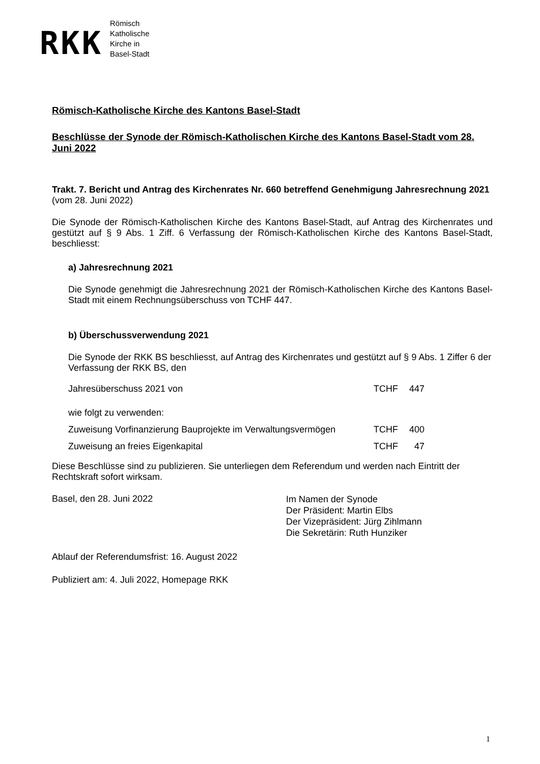RKK
Römisch
Katholische
Kirche in
Basel-Stadt
Römisch-Katholische Kirche des Kantons Basel-Stadt
Beschlüsse der Synode der Römisch-Katholischen Kirche des Kantons Basel-Stadt vom 28. Juni 2022
Trakt. 7. Bericht und Antrag des Kirchenrates Nr. 660 betreffend Genehmigung Jahresrechnung 2021
(vom 28. Juni 2022)
Die Synode der Römisch-Katholischen Kirche des Kantons Basel-Stadt, auf Antrag des Kirchenrates und gestützt auf § 9 Abs. 1 Ziff. 6 Verfassung der Römisch-Katholischen Kirche des Kantons Basel-Stadt, beschliesst:
a) Jahresrechnung 2021
Die Synode genehmigt die Jahresrechnung 2021 der Römisch-Katholischen Kirche des Kantons Basel-Stadt mit einem Rechnungsüberschuss von TCHF 447.
b) Überschussverwendung 2021
Die Synode der RKK BS beschliesst, auf Antrag des Kirchenrates und gestützt auf § 9 Abs. 1 Ziffer 6 der Verfassung der RKK BS, den
| Jahresüberschuss 2021 von | TCHF | 447 |
| wie folgt zu verwenden: | | |
| Zuweisung Vorfinanzierung Bauprojekte im Verwaltungsvermögen | TCHF | 400 |
| Zuweisung an freies Eigenkapital | TCHF | 47 |
Diese Beschlüsse sind zu publizieren. Sie unterliegen dem Referendum und werden nach Eintritt der Rechtskraft sofort wirksam.
Basel, den 28. Juni 2022
Im Namen der Synode
Der Präsident: Martin Elbs
Der Vizepräsident: Jürg Zihlmann
Die Sekretärin: Ruth Hunziker
Ablauf der Referendumsfrist: 16. August 2022
Publiziert am: 4. Juli 2022, Homepage RKK
1